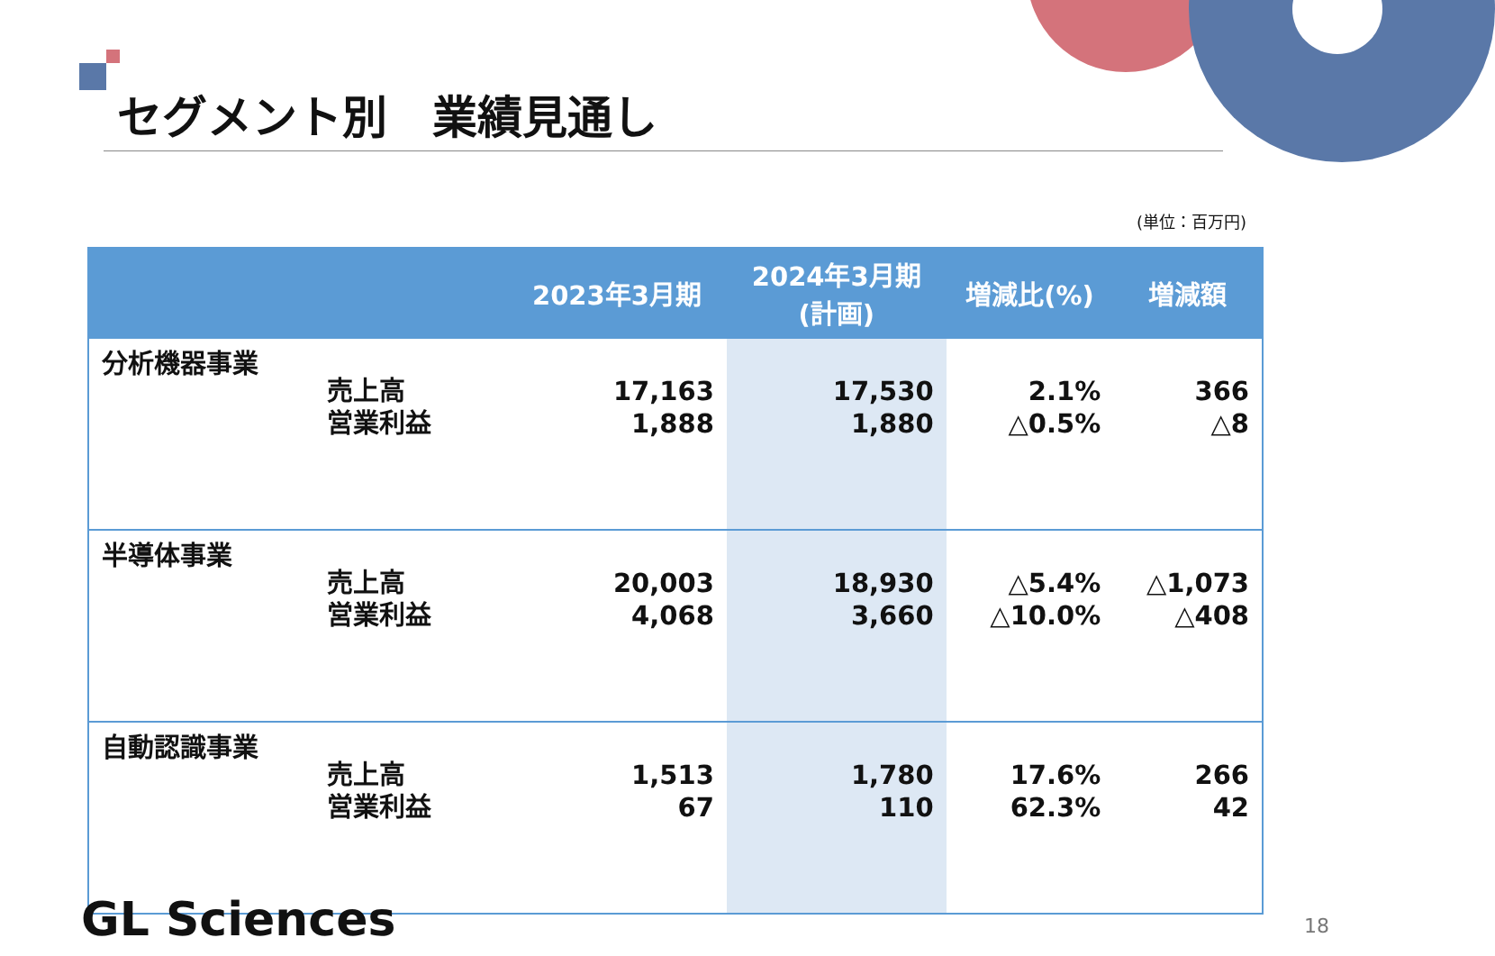セグメント別　業績見通し
(単位：百万円)
| | | 2023年3月期 | 2024年3月期 (計画) | 増減比(%) | 増減額 |
| --- | --- | --- | --- | --- | --- |
| 分析機器事業 | 売上高 営業利益 | 17,163 1,888 | 17,530 1,880 | 2.1% △0.5% | 366 △8 |
| 半導体事業 | 売上高 営業利益 | 20,003 4,068 | 18,930 3,660 | △5.4% △10.0% | △1,073 △408 |
| 自動認識事業 | 売上高 営業利益 | 1,513 67 | 1,780 110 | 17.6% 62.3% | 266 42 |
GL Sciences 18